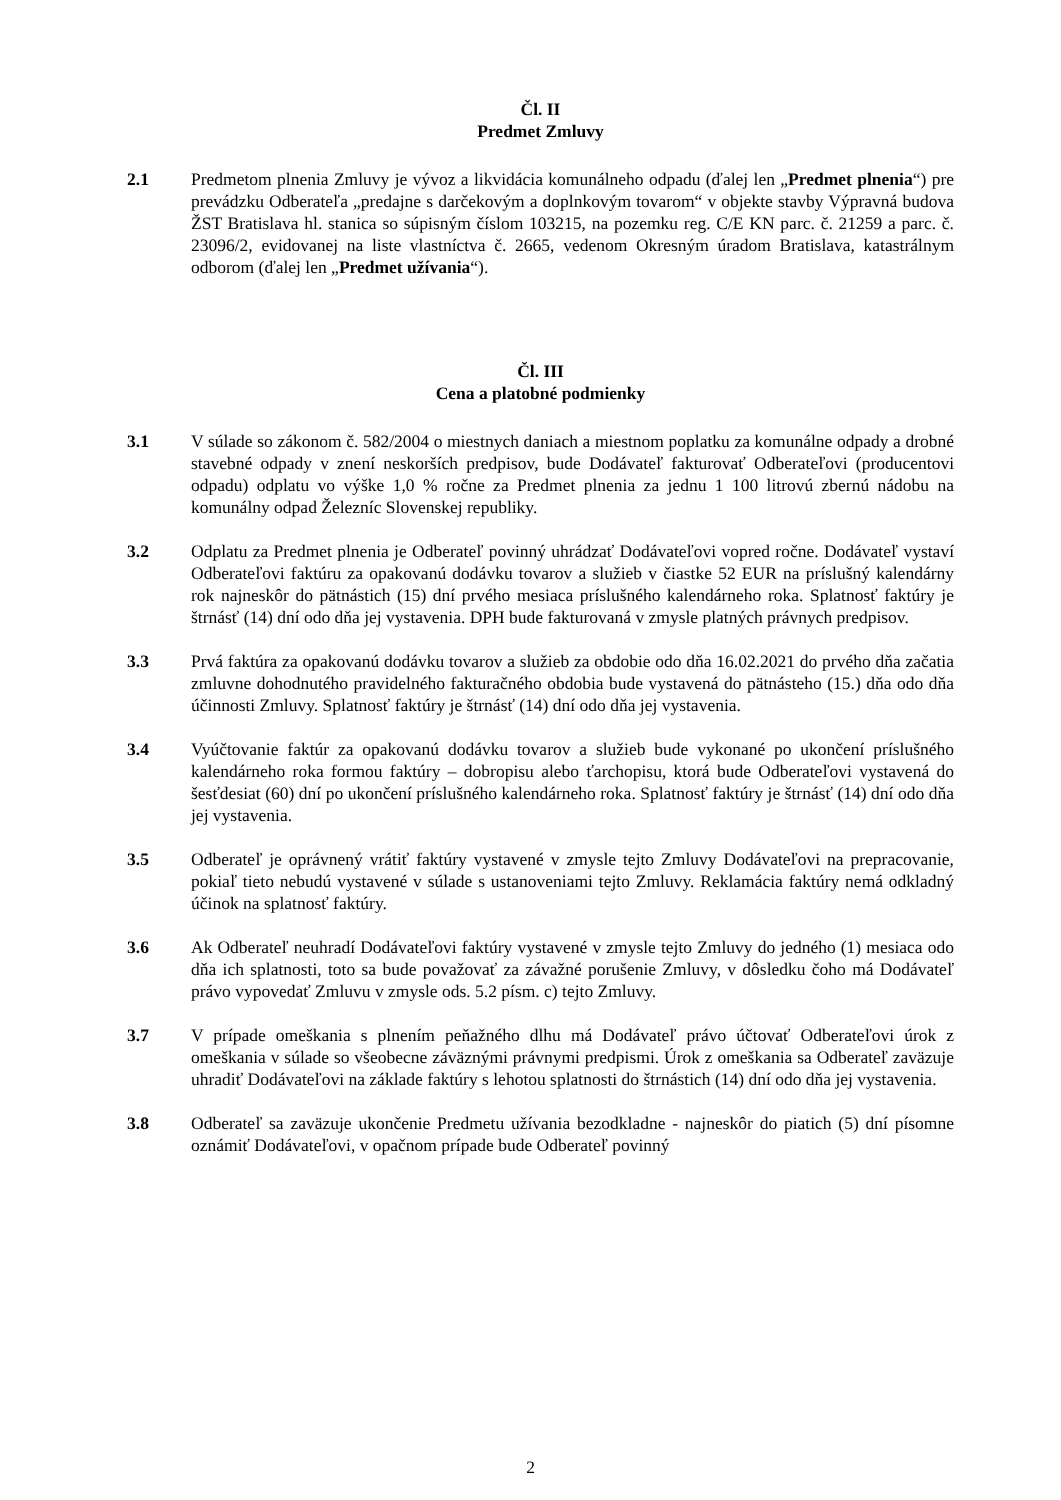Čl. II
Predmet Zmluvy
2.1 Predmetom plnenia Zmluvy je vývoz a likvidácia komunálneho odpadu (ďalej len „Predmet plnenia“) pre prevádzku Odberateľa „predajne s darčekovým a doplnkovým tovarom“ v objekte stavby Výpravná budova ŽST Bratislava hl. stanica so súpisným číslom 103215, na pozemku reg. C/E KN parc. č. 21259 a parc. č. 23096/2, evidovanej na liste vlastníctva č. 2665, vedenom Okresným úradom Bratislava, katastrálnym odborom (ďalej len „Predmet užívania“).
Čl. III
Cena a platobné podmienky
3.1 V súlade so zákonom č. 582/2004 o miestnych daniach a miestnom poplatku za komunálne odpady a drobné stavebné odpady v znení neskorších predpisov, bude Dodávateľ fakturovať Odberateľovi (producentovi odpadu) odplatu vo výške 1,0 % ročne za Predmet plnenia za jednu 1 100 litrovú zbernú nádobu na komunálny odpad Železníc Slovenskej republiky.
3.2 Odplatu za Predmet plnenia je Odberateľ povinný uhrádzať Dodávateľovi vopred ročne. Dodávateľ vystaví Odberateľovi faktúru za opakovanú dodávku tovarov a služieb v čiastke 52 EUR na príslušný kalendárny rok najneskôr do pätnástich (15) dní prvého mesiaca príslušného kalendárneho roka. Splatnosť faktúry je štrnásť (14) dní odo dňa jej vystavenia. DPH bude fakturovaná v zmysle platných právnych predpisov.
3.3 Prvá faktúra za opakovanú dodávku tovarov a služieb za obdobie odo dňa 16.02.2021 do prvého dňa začatia zmluvne dohodnutého pravidelného fakturačného obdobia bude vystavená do pätnásteho (15.) dňa odo dňa účinnosti Zmluvy. Splatnosť faktúry je štrnásť (14) dní odo dňa jej vystavenia.
3.4 Vyúčtovanie faktúr za opakovanú dodávku tovarov a služieb bude vykonané po ukončení príslušného kalendárneho roka formou faktúry – dobropisu alebo ťarchopisu, ktorá bude Odberateľovi vystavená do šesťdesiat (60) dní po ukončení príslušného kalendárneho roka. Splatnosť faktúry je štrnásť (14) dní odo dňa jej vystavenia.
3.5 Odberateľ je oprávnený vrátiť faktúry vystavené v zmysle tejto Zmluvy Dodávateľovi na prepracovanie, pokiaľ tieto nebudú vystavené v súlade s ustanoveniami tejto Zmluvy. Reklamácia faktúry nemá odkladný účinok na splatnosť faktúry.
3.6 Ak Odberateľ neuhradí Dodávateľovi faktúry vystavené v zmysle tejto Zmluvy do jedného (1) mesiaca odo dňa ich splatnosti, toto sa bude považovať za závažné porušenie Zmluvy, v dôsledku čoho má Dodávateľ právo vypovedať Zmluvu v zmysle ods. 5.2 písm. c) tejto Zmluvy.
3.7 V prípade omeškania s plnením peňažného dlhu má Dodávateľ právo účtovať Odberateľovi úrok z omeškania v súlade so všeobecne záväznými právnymi predpismi. Úrok z omeškania sa Odberateľ zaväzuje uhradiť Dodávateľovi na základe faktúry s lehotou splatnosti do štrnástich (14) dní odo dňa jej vystavenia.
3.8 Odberateľ sa zaväzuje ukončenie Predmetu užívania bezodkladne - najneskôr do piatich (5) dní písomne oznámiť Dodávateľovi, v opačnom prípade bude Odberateľ povinný
2